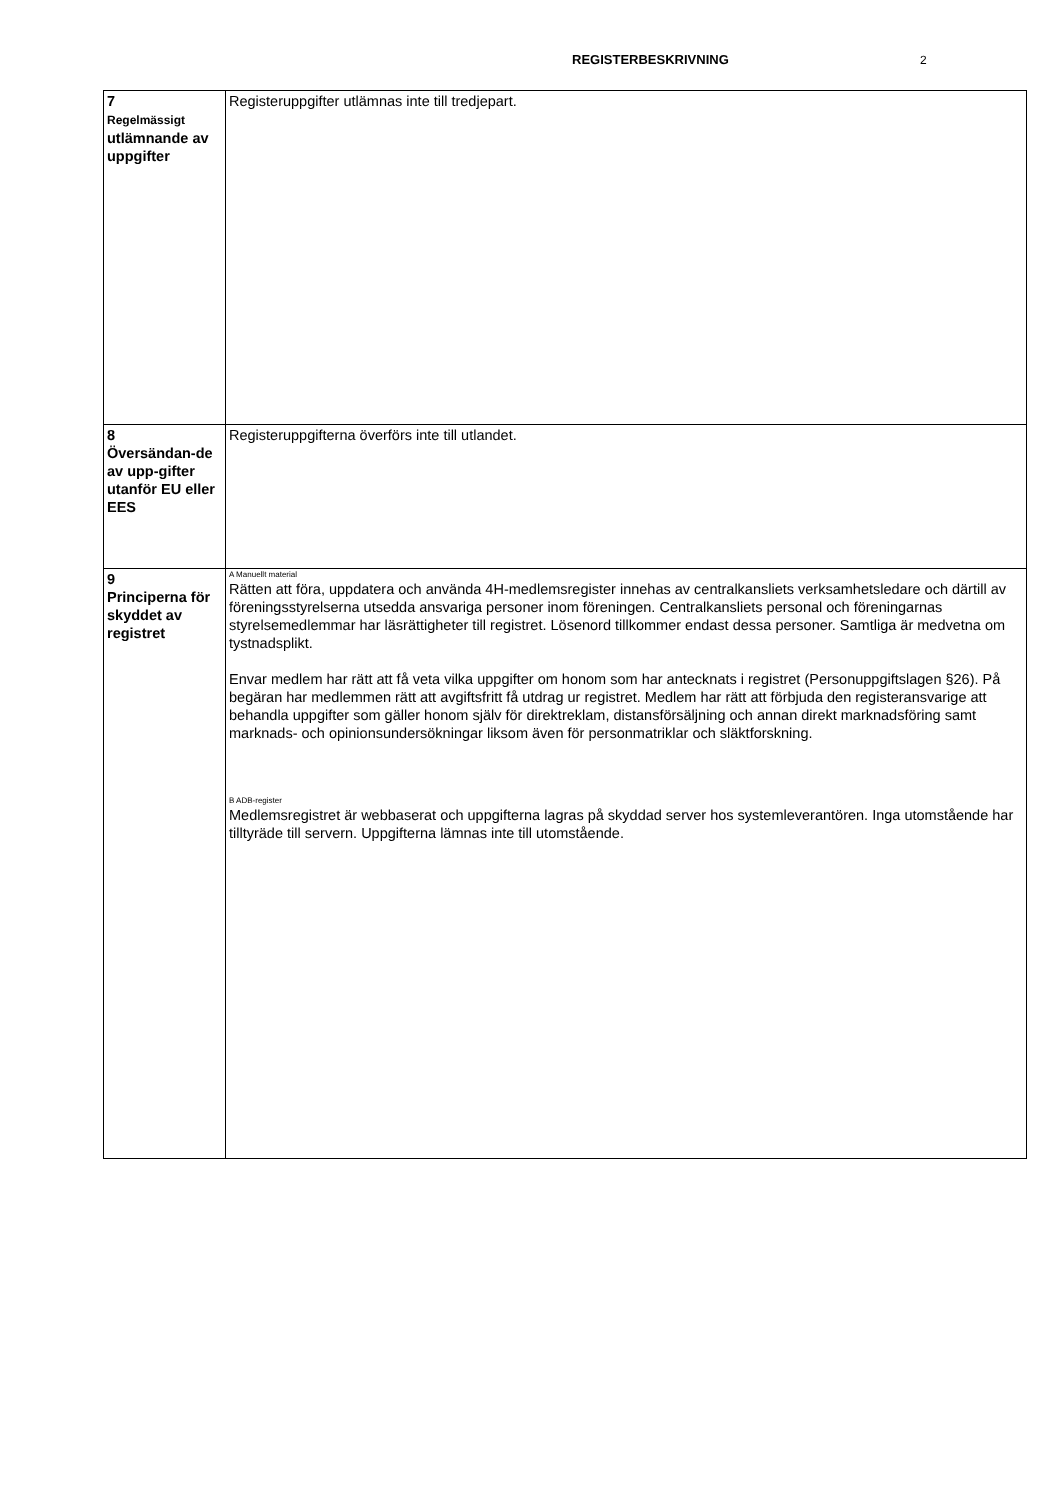REGISTERBESKRIVNING 2
| 7 Regelmässigt utlämnande av uppgifter | Registeruppgifter utlämnas inte till tredjepart. |
| 8 Översändan-de av upp-gifter utanför EU eller EES | Registeruppgifterna överförs inte till utlandet. |
| 9 Principerna för skyddet av registret | A Manuellt material Rätten att föra, uppdatera och använda 4H-medlemsregister innehas av centralkansliets verksamhetsledare och därtill av föreningsstyrelserna utsedda ansvariga personer inom föreningen. Centralkansliets personal och föreningarnas styrelsemedlemmar har läsrättigheter till registret. Lösenord tillkommer endast dessa personer. Samtliga är medvetna om tystnadsplikt. Envar medlem har rätt att få veta vilka uppgifter om honom som har antecknats i registret (Personuppgiftslagen §26). På begäran har medlemmen rätt att avgiftsfritt få utdrag ur registret. Medlem har rätt att förbjuda den registeransvarige att behandla uppgifter som gäller honom själv för direktreklam, distansförsäljning och annan direkt marknadsföring samt marknads- och opinionsundersökningar liksom även för personmatriklar och släktforskning. B ADB-register Medlemsregistret är webbaserat och uppgifterna lagras på skyddad server hos systemleverantören. Inga utomstående har tilltyräde till servern. Uppgifterna lämnas inte till utomstående. |